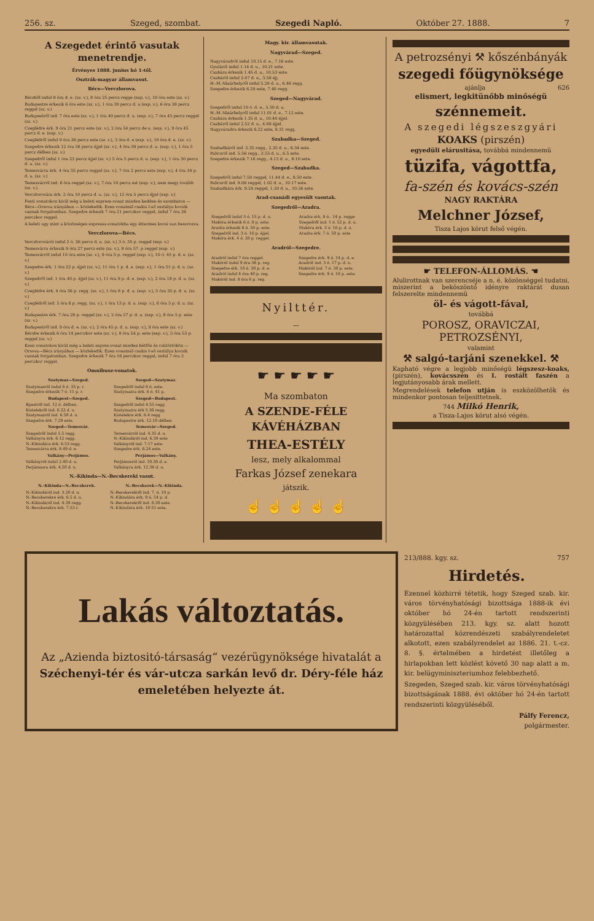256. sz. Szeged, szombat. Szegedi Napló. Október 27. 1888. 7
A Szegedet érintő vasutak menetrendje.
Érvényes 1888. junius hó 1-től.
Osztrák-magyar államvasut.
Bécs—Verczlorova.
Bécsből indul 9 óra d. e. (sz. v.), 8 óra 25 percz regge (exp. v.), 10 óra este (sz. v.)
Budapestre érkezik 6 óra este (sz. v.), 1 óra 30 percz d. u (exp. v.), 6 óra 38 percz reggel (sz. v.)
Budapestről ind. 7 óra este (sz. v.), 1 óra 40 percz d. u. (exp. v.), 7 óra 45 percz reggel (sz. v.)
Czeglédre érk. 9 óra 21 percz este (sz. v.), 2 óra 54 percz de u. (exp. v.), 9 óra 45 percz d. e. (exp. v.)
Czeglédről indul 9 óra 36 percz este (sz. v.), 3 óra d. e (exp. v.), 10 óra d. e. (sz. v.)
Szegedre érkezik 12 óra 58 percz éjjel (sz. v.), 4 óra 59 percz d. u. (exp. v.), 1 óra 5 percz délben (sz. v.)
Szegedről indul 1 óra 23 percz éjjel (sz. v.) 5 óra 5 percz d. u. (exp. v.), 1 óra 30 percz d. u. (sz. v.)
Temesvárra érk. 4 óra 55 percz reggel (sz. v.), 7 óra 2 percz este (exp. v.), 4 óra 34 p. d. u. (sz. v.)
Temesvárról ind. 6 óra reggel (sz. v.), 7 óra 10 percz est (exp. v.), nem megy tovább (sz. v.).
Verczlorovára érk. 2 óra 10 percz d. u. (sz. v.), 12 óra 5 percz éjjel (exp. v.)
Fenti vonatokon kivül még a keleti express-vonat minden kedden és szombaton — Bécs—Orsova irányában — közlekedik. Ezen vonatnál csakis I-ső osztályu kocsik vannak forgalomban. Szegedre érkezik 7 óra 21 perczkor reggel, indul 7 óra 26 perczkor reggel.
A keleti ugy mint a közönséges expressz-vonatokba egy éttermes kocsi van besorozva.
Verczlorova—Bécs.
Verczlorovárói indul 2 ó. 26 percz d. u. (sz. v.) 3 ó. 35 p. reggel (exp. v.)
Temesvárra érkezik 9 óra 27 percz este (sz. v.), 8 óra 57. p reggel (exp. v.)
Temesvárról indul 10 óra este (sz. v.), 9 óra 5 p. reggel (exp. v.), 10 ó. 45 p. d. e. (sz. v.)
Szegedre érk. 1 óra 22 p. éjjel (sz. v.), 11 óra 1 p. d. e. (exp. v.), 1 óra 51 p. d. u. (sz. v.)
Szegedről ind. 1 óra 40 p. éjjel (sz. v.), 11 óra 9 p. d. e. (exp. v.), 2 óra 18 p. d. u. (sz. v.)
Czeglédre érk. 4 óra 56 p. regg. (sz. v.), 1 óra 8 p. d. u. (exp. v.), 5 óra 35 p. d. u. (sz. v.)
Czeglédről ind. 5 óra 6 p. regg. (sz. v.), 1 óra 13 p. d. u. (exp. v.), 6 óra 5 p. d. u. (sz. v.)
Budapestre érk. 7 óra 20 p. reggel (sz. v.), 2 óra 27 p. d. u. (exp. v.), 8 óra 5 p. este (sz. v.)
Budapestről ind. 9 óra d. e. (sz. v.), 2 óra 45 p. d. u. (exp. v.), 9 óra este (sz. v.)
Bécsbe érkezik 6 óra 14 perczkor este (sz. v.), 8 óra 54 p. este (exp. v.), 5 óra 53 p. reggel (sz. v.)
Ezen vonatokon kivül még a keleti expres-vonat minden hétfőn és csütörtökön — Orsova—Bécs irányában — közlekedik. Ezen vonatnál csakis I-ső osztályu kocsik vannak forgalomban. Szegedre érkezik 7 óra 16 perczkor reggel, indul 7 óra 2 perczkor reggel.
Omnibusz-vonatok.
| Szatymaz—Szeged. | Szeged—Szatymaz. |
| --- | --- |
| Szatymazról indul 6 ó. 35 p. r. Szegedre érkezik 7 ó. 11 p. r. | Szegedről indul 6 ó. este. Szatymazra érk. 6 ó. 41 p. |
| Budapest—Szeged. | Szeged—Budapest. |
| Bpestről ind. 12 ó. délben. Kistelekről ind. 6.22 d. u. Szatymazról ind. 6.50 d. u. Szegedre érk. 7.29 este. | Szegedről indul 4.55 regg Szatymazra érk 5.36 regg. Kistelekre érk. 6.4 regg Budapestre érk. 12.10 délben |
| Szeged—Temesvár. | Temesvár—Szeged. |
| Szegedről indul 5.5 regg. Valkányra érk. 6.12 regg. N.-Kikindára érk. 6.53 regg. Temesvárra érk. 8.49 d. e. | Temesvárról ind. 4.35 d. u. N.-Kikindáról ind. 6.30 este Valkányról ind. 7.17 este. Szegedre érk. 8.24 este. |
| Valkány—Perjámos. | Perjámos—Valkány. |
| Valkányról indul 2.40 d. u. Perjámosra érk. 4.50 d. u. | Perjámosról ind. 10.30 d. e. Valkányra érk. 12.38 d. u. |
N.-Kikinda—N.-Becskereki vasut.
| N.-Kikinda—N.-Becskerek. | N.-Becskerek—N.-Kikinda. |
| --- | --- |
| N.-Kikindáról ind. 3.20 d. u. N.-Becskerekre érk. 6.5 d. u. N.-Kikindáról ind. 4.30 regg. N.-Becskerekre érk. 7.53 r. | N.-Becskerekről ind. 7. ó. 10 p. N.-Kikindára érk. 9 ó. 54 p. d. N.-Becskerekről ind. 6.30 este. N.-Kikindára érk. 10·51 este, |
Magy. kir. államvasutak.
Nagyvárad—Szeged.
Nagyváradról indul 10.15 d. e., 7.16 este.
Gyuláról indul 1.14 d. u., 10.21 este.
Csabára érkezik 1.45 d. u., 10.53 este.
Csabáról indul 2.47 d. u., 3.58 éjj.
H.-M.-Vásárhelyről indul 5.28 d. u., 6.46 regg.
Szegedre érkezik 6.20 este, 7.40 regg.
Szeged—Nagyvárad.
Szegedről indul 10 ó. d. e., 5.30 d. u.
H.-M.-Vásárhelyről indul 11.01 d. e., 7.12 este.
Csabára érkezik 1.35 d. u., 10.40 éjjel.
Csabáról indul 2.52 d. u., 4.08 éjjel.
Nagyváradra érkezik 6.22 este, 8.31 regg.
Szabadka—Szeged.
Szabadkáról ind. 5.35 regg., 2.35 d. u., 6.34 este.
Palicsról ind. 5.56 regg., 2.55 d. u., 6.5 este.
Szegedre érkezik 7.16 regg., 4.13 d. u., 8.10 este.
Szeged—Szabadka.
Szegedről indul 7.50 reggel, 11.44 d. e., 8.50 este.
Palicsról ind. 9.06 reggel, 1.02 d. u., 10.17 este.
Szabadkára érk. 9.24 reggel, 1.20 d. u., 10.36 este.
Arad-csanádi egyesült vasutak.
Szegedről—Aradra.
| Szegedről indul 5 ó. 15 p. d. u. Makóra érkezik 6 ó. 8 p. este. Aradra érkezik 8 ó. 50 p. este. Szegedről ind. 3 ó. 16 p. éjjel. Makóra érk. 4 ó. 28 p. reggel. | Aradra érk. 8 ó.. 14 p. regge Szegedről ind. 1 ó. 52 p. d. u. Makóra érk. 3 ó. 16 p. d. u. Aradra érk. 7 ó. 50 p. este |
Aradról—Szegedre.
| Aradról indul 7 óra reggel. Makóról indul 9 óra 38 p. reg. Szegedre érk. 10 ó. 30 p. d. e. Aradról indul 4 óra 40 p. reg. Makóról ind. 8 óra 6 p. reg. | Szegedre érk. 9 ó. 14 p. d. e. Aradról ind. 3 ó. 17 p. d. u. Makóról ind. 7 ó. 30 p. este. Szegedre érk. 9 ó. 18 p. este. |
Nyilttér.
—
☛ ☛ ☛ ☛ ☛
Ma szombaton
A SZENDE-FÉLE KÁVÉHÁZBAN
THEA-ESTÉLY
lesz, mely alkalommal
Farkas József zenekara
játszik.
☝ ☝ ☝ ☝ ☝
A petrozsényi ⚒ kőszénbányák
szegedi főügynöksége
ajánlja 626
elismert, legkitünőbb minőségü
szénnemeit.
A szegedi légszeszgyári
KOAKS (pirszén)
egyedüli elárusitása, továbbá mindennemü
tüzifa, vágottfa,
fa-szén és kovács-szén
NAGY RAKTÁRA
Melchner József,
Tisza Lajos körut felső végén.
☛ TELEFON-ÁLLOMÁS. ☚
Alulirottnak van szerencséje a n. é. közönséggel tudatni, miszerint a beköszöntő idényre raktárát dusan felszerelte mindennemü
öl- és vágott-fával,
továbbá
POROSZ, ORAVICZAI, PETROZSÉNYI,
valamint
⚒ salgó-tarjáni szenekkel. ⚒
Kapható végre a legjobb minőségü légszesz-koaks, (pirszén), kovácsszén és I. rostált faszén a legjutányosabb árak mellett.
Megrendelések telefon utján is eszközölhetők és mindenkor pontosan teljesittetnek.
744 Milkó Henrik,
a Tisza-Lajos körut alsó végén.
Lakás változtatás.
Az „Azienda biztositó-társaság“ vezérügynöksége hivatalát a Széchenyi-tér és vár-utcza sarkán levő dr. Déry-féle ház emeletében helyezte át.
213/888. kgy. sz. 757
Hirdetés.
Ezennel közhirré tétetik, hogy Szeged szab. kir. város törvényhatósági bizottsága 1888-ik évi október hó 24-én tartott rendszerinti közgyülésében 213. kgy. sz. alatt hozott határozattal közrendészeti szabályrendeletet alkotott, ezen szabályrendelet az 1886. 21. t.-cz. 8. §. értelmében a hirdetést illetőleg a hirlapokban lett közlést követő 30 nap alatt a m. kir. belügyminiszteriumhoz felebbezhető.
Szegeden, Szeged szab. kir. város törvényhatósági bizottságának 1888. évi október hó 24-én tartott rendszerinti közgyüléséből.
Pálfy Ferencz,
polgármester.